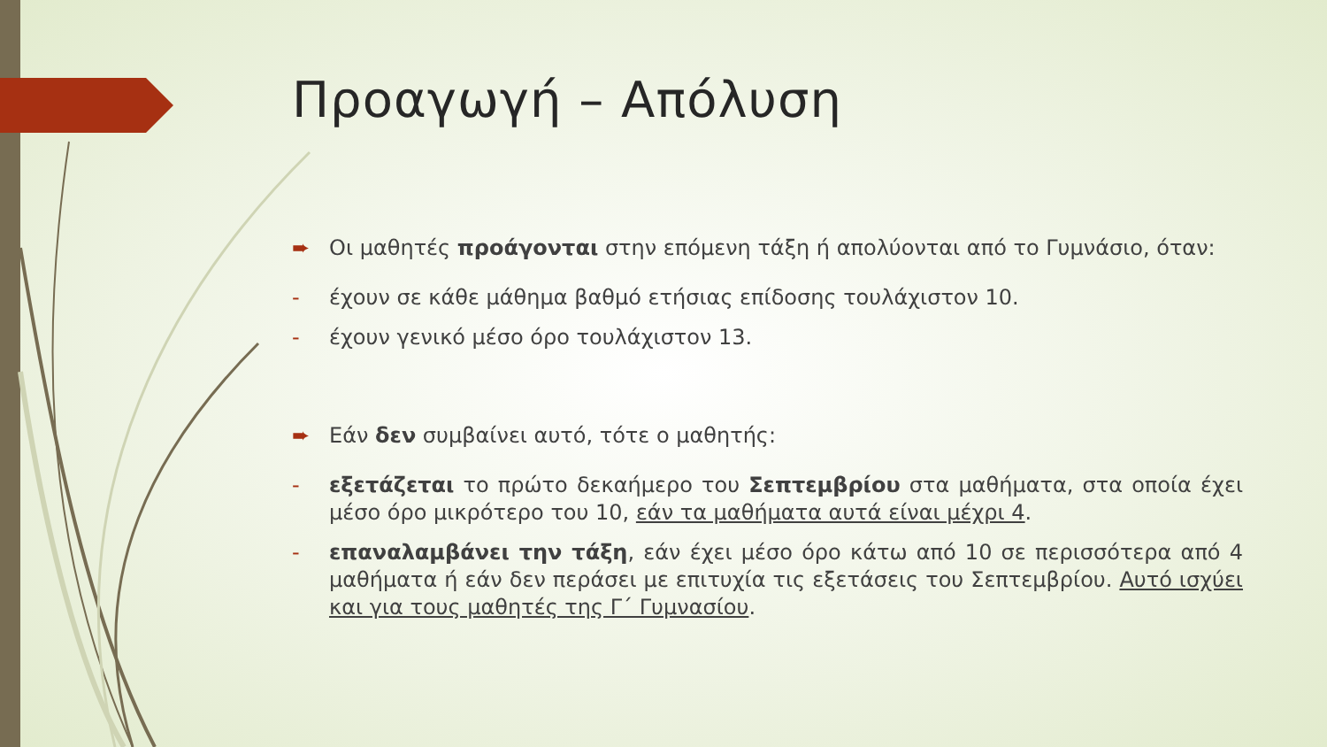Προαγωγή – Απόλυση
➨ Οι μαθητές προάγονται στην επόμενη τάξη ή απολύονται από το Γυμνάσιο, όταν:
- έχουν σε κάθε μάθημα βαθμό ετήσιας επίδοσης τουλάχιστον 10.
- έχουν γενικό μέσο όρο τουλάχιστον 13.
➨ Εάν δεν συμβαίνει αυτό, τότε ο μαθητής:
- εξετάζεται το πρώτο δεκαήμερο του Σεπτεμβρίου στα μαθήματα, στα οποία έχει μέσο όρο μικρότερο του 10, εάν τα μαθήματα αυτά είναι μέχρι 4.
- επαναλαμβάνει την τάξη, εάν έχει μέσο όρο κάτω από 10 σε περισσότερα από 4 μαθήματα ή εάν δεν περάσει με επιτυχία τις εξετάσεις του Σεπτεμβρίου. Αυτό ισχύει και για τους μαθητές της Γ΄ Γυμνασίου.